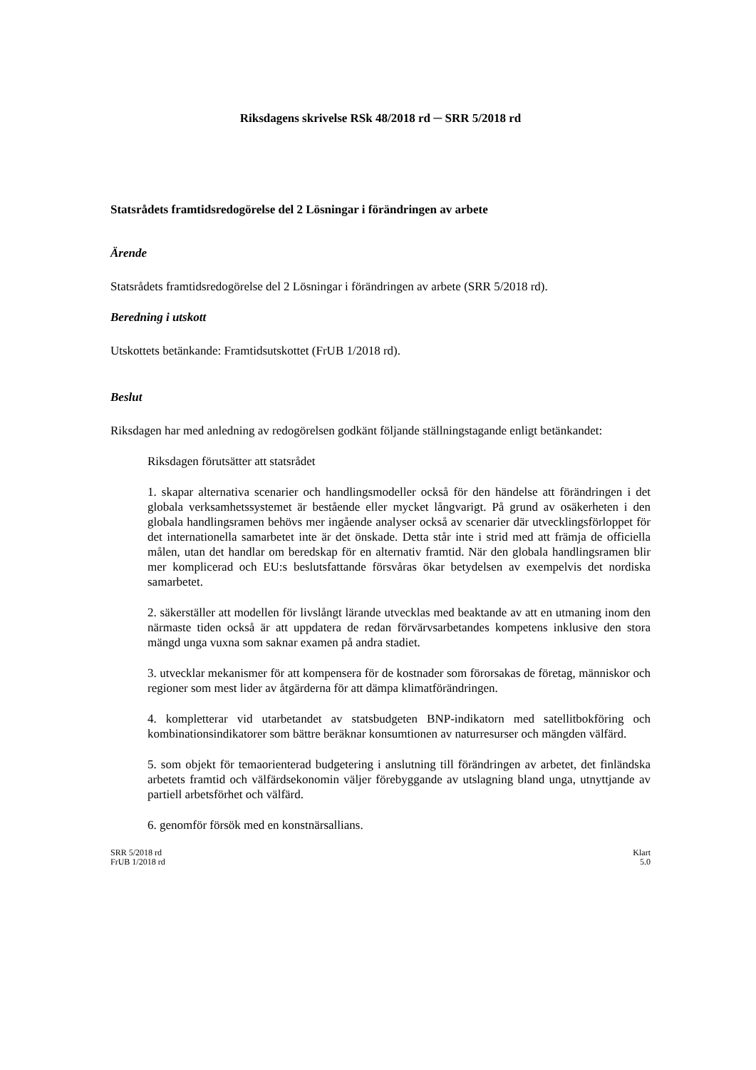Riksdagens skrivelse RSk 48/2018 rd ─ SRR 5/2018 rd
Statsrådets framtidsredogörelse del 2 Lösningar i förändringen av arbete
Ärende
Statsrådets framtidsredogörelse del 2 Lösningar i förändringen av arbete (SRR 5/2018 rd).
Beredning i utskott
Utskottets betänkande: Framtidsutskottet (FrUB 1/2018 rd).
Beslut
Riksdagen har med anledning av redogörelsen godkänt följande ställningstagande enligt betän­kandet:
Riksdagen förutsätter att statsrådet
1. skapar alternativa scenarier och handlingsmodeller också för den händelse att föränd­ringen i det globala verksamhetssystemet är bestående eller mycket långvarigt. På grund av osäkerheten i den globala handlingsramen behövs mer ingående analyser också av scena­rier där utvecklingsförloppet för det internationella samarbetet inte är det önskade. Detta står inte i strid med att främja de officiella målen, utan det handlar om beredskap för en al­ternativ framtid. När den globala handlingsramen blir mer komplicerad och EU:s beslutsfattande försvåras ökar betydelsen av exempelvis det nordiska samarbetet.
2. säkerställer att modellen för livslångt lärande utvecklas med beaktande av att en utma­ning inom den närmaste tiden också är att uppdatera de redan förvärvsarbetandes kompe­tens inklusive den stora mängd unga vuxna som saknar examen på andra stadiet.
3. utvecklar mekanismer för att kompensera för de kostnader som förorsakas de företag, människor och regioner som mest lider av åtgärderna för att dämpa klimatförändringen.
4. kompletterar vid utarbetandet av statsbudgeten BNP-indikatorn med satellitbokföring och kombinationsindikatorer som bättre beräknar konsumtionen av naturresurser och mängden välfärd.
5. som objekt för temaorienterad budgetering i anslutning till förändringen av arbetet, det finländska arbetets framtid och välfärdsekonomin väljer förebyggande av utslagning bland unga, utnyttjande av partiell arbetsförhet och välfärd.
6. genomför försök med en konstnärsallians.
SRR 5/2018 rd
FrUB 1/2018 rd
Klart
5.0